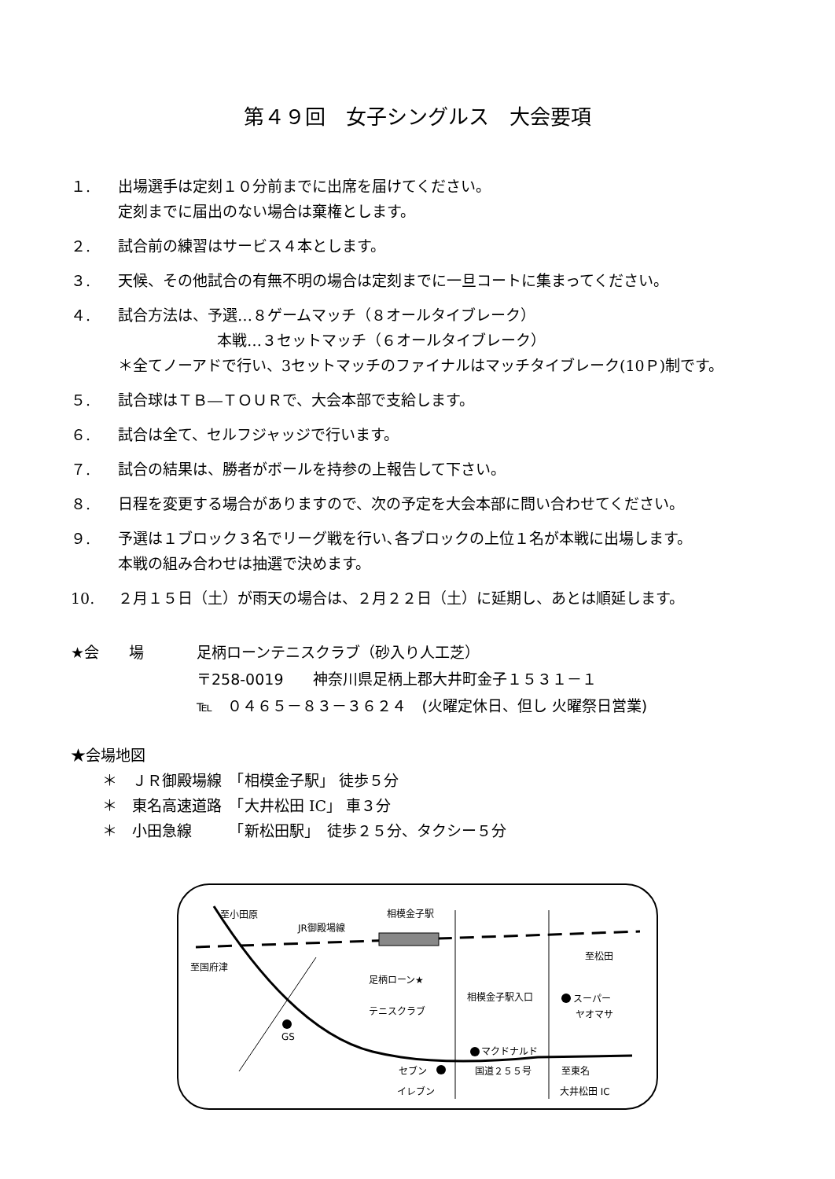第４９回　女子シングルス　大会要項
１. 出場選手は定刻１０分前までに出席を届けてください。
定刻までに届出のない場合は棄権とします。
２. 試合前の練習はサービス４本とします。
３. 天候、その他試合の有無不明の場合は定刻までに一旦コートに集まってください。
４. 試合方法は、予選…８ゲームマッチ（８オールタイブレーク）
本戦…３セットマッチ（６オールタイブレーク）
＊全てノーアドで行い、3セットマッチのファイナルはマッチタイブレーク(10Ｐ)制です。
５. 試合球はＴＢ―ＴＯＵＲで、大会本部で支給します。
６. 試合は全て、セルフジャッジで行います。
７. 試合の結果は、勝者がボールを持参の上報告して下さい。
８. 日程を変更する場合がありますので、次の予定を大会本部に問い合わせてください。
９. 予選は１ブロック３名でリーグ戦を行い､各ブロックの上位１名が本戦に出場します。
本戦の組み合わせは抽選で決めます。
10. ２月１５日（土）が雨天の場合は、２月２２日（土）に延期し、あとは順延します。
★会　　場 足柄ローンテニスクラブ（砂入り人工芝）
〒258-0019　　神奈川県足柄上郡大井町金子１５３１－１
℡　０４６５－８３－３６２４　(火曜定休日、但し 火曜祭日営業)
★会場地図
＊　ＪＲ御殿場線　「相模金子駅」 徒歩５分
＊　東名高速道路　「大井松田 IC」 車３分
＊　小田急線　　　「新松田駅」　徒歩２５分、タクシー５分
至小田原
JR御殿場線
相模金子駅
至松田
至国府津
足柄ローン★
テニスクラブ
相模金子駅入口
スーパー
ヤオマサ
GS
マクドナルド
セブン
イレブン
国道２５５号
至東名
大井松田 IC